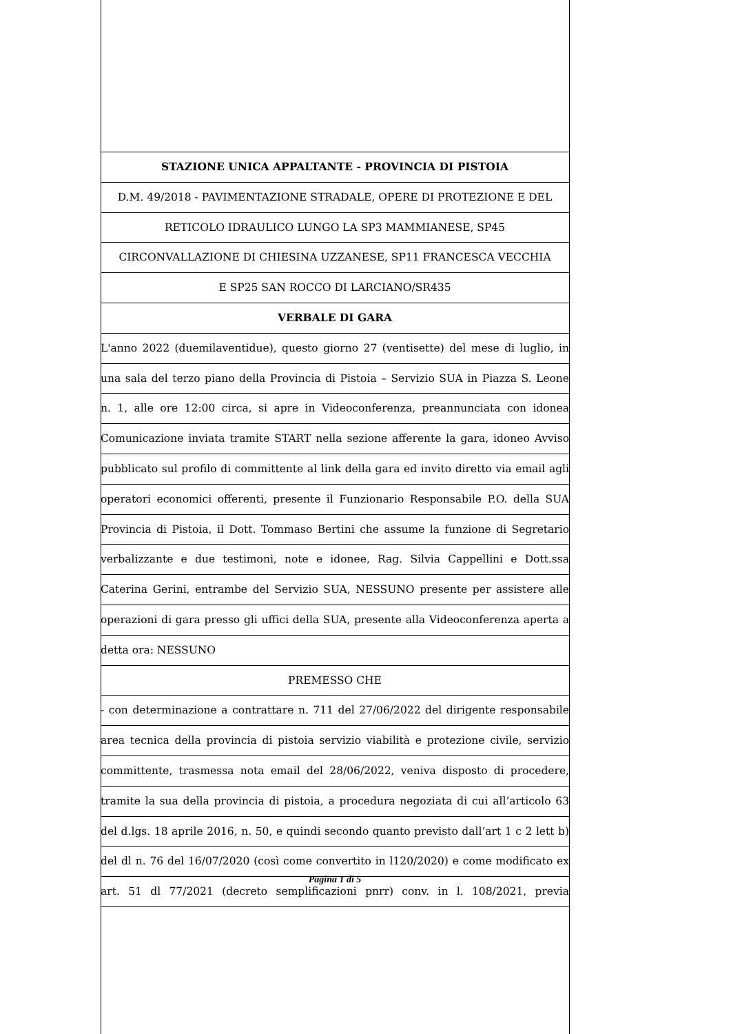STAZIONE UNICA APPALTANTE - PROVINCIA DI PISTOIA
D.M. 49/2018 - PAVIMENTAZIONE STRADALE, OPERE DI PROTEZIONE E DEL
RETICOLO IDRAULICO LUNGO LA SP3 MAMMIANESE, SP45
CIRCONVALLAZIONE DI CHIESINA UZZANESE, SP11 FRANCESCA VECCHIA
E SP25 SAN ROCCO DI LARCIANO/SR435
VERBALE DI GARA
L'anno 2022 (duemilaventidue), questo giorno 27 (ventisette) del mese di luglio, in
una sala del terzo piano della Provincia di Pistoia – Servizio SUA in Piazza S. Leone
n. 1, alle ore 12:00 circa, si apre in Videoconferenza, preannunciata con idonea
Comunicazione inviata tramite START nella sezione afferente la gara, idoneo Avviso
pubblicato sul profilo di committente al link della gara ed invito diretto via email agli
operatori economici offerenti, presente il Funzionario Responsabile P.O. della SUA
Provincia di Pistoia, il Dott. Tommaso Bertini che assume la funzione di Segretario
verbalizzante e due testimoni, note e idonee, Rag. Silvia Cappellini e Dott.ssa
Caterina Gerini, entrambe del Servizio SUA, NESSUNO presente per assistere alle
operazioni di gara presso gli uffici della SUA, presente alla Videoconferenza aperta a
detta ora: NESSUNO
PREMESSO CHE
- con determinazione a contrattare n. 711 del 27/06/2022 del dirigente responsabile
area tecnica della provincia di pistoia servizio viabilità e protezione civile, servizio
committente, trasmessa nota email del 28/06/2022, veniva disposto di procedere,
tramite la sua della provincia di pistoia, a procedura negoziata di cui all’articolo 63
del d.lgs. 18 aprile 2016, n. 50, e quindi secondo quanto previsto dall’art 1 c 2 lett b)
del dl n. 76 del 16/07/2020 (così come convertito in l120/2020) e come modificato ex
art. 51 dl 77/2021 (decreto semplificazioni pnrr) conv. in l. 108/2021, previa
Pagina 1 di 5